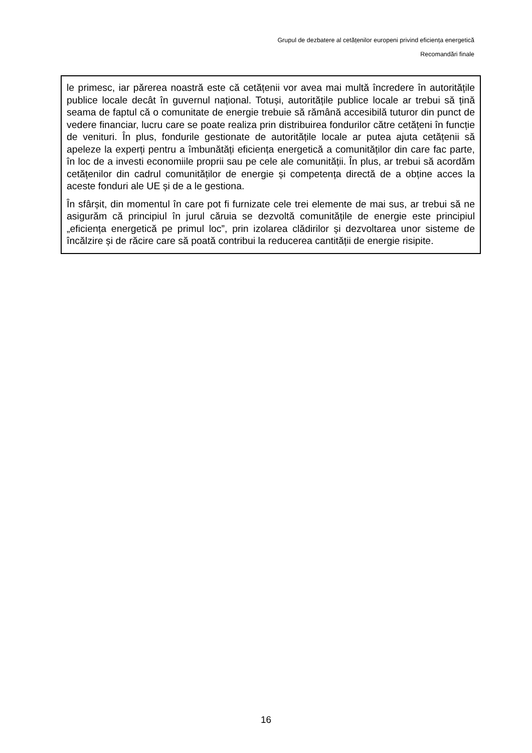Grupul de dezbatere al cetățenilor europeni privind eficiența energetică
Recomandări finale
le primesc, iar părerea noastră este că cetățenii vor avea mai multă încredere în autoritățile publice locale decât în guvernul național. Totuși, autoritățile publice locale ar trebui să țină seama de faptul că o comunitate de energie trebuie să rămână accesibilă tuturor din punct de vedere financiar, lucru care se poate realiza prin distribuirea fondurilor către cetățeni în funcție de venituri. În plus, fondurile gestionate de autoritățile locale ar putea ajuta cetățenii să apeleze la experți pentru a îmbunătăți eficiența energetică a comunităților din care fac parte, în loc de a investi economiile proprii sau pe cele ale comunității. În plus, ar trebui să acordăm cetățenilor din cadrul comunităților de energie și competența directă de a obține acces la aceste fonduri ale UE și de a le gestiona.
În sfârșit, din momentul în care pot fi furnizate cele trei elemente de mai sus, ar trebui să ne asigurăm că principiul în jurul căruia se dezvoltă comunitățile de energie este principiul „eficiența energetică pe primul loc”, prin izolarea clădirilor și dezvoltarea unor sisteme de încălzire și de răcire care să poată contribui la reducerea cantității de energie risipite.
16